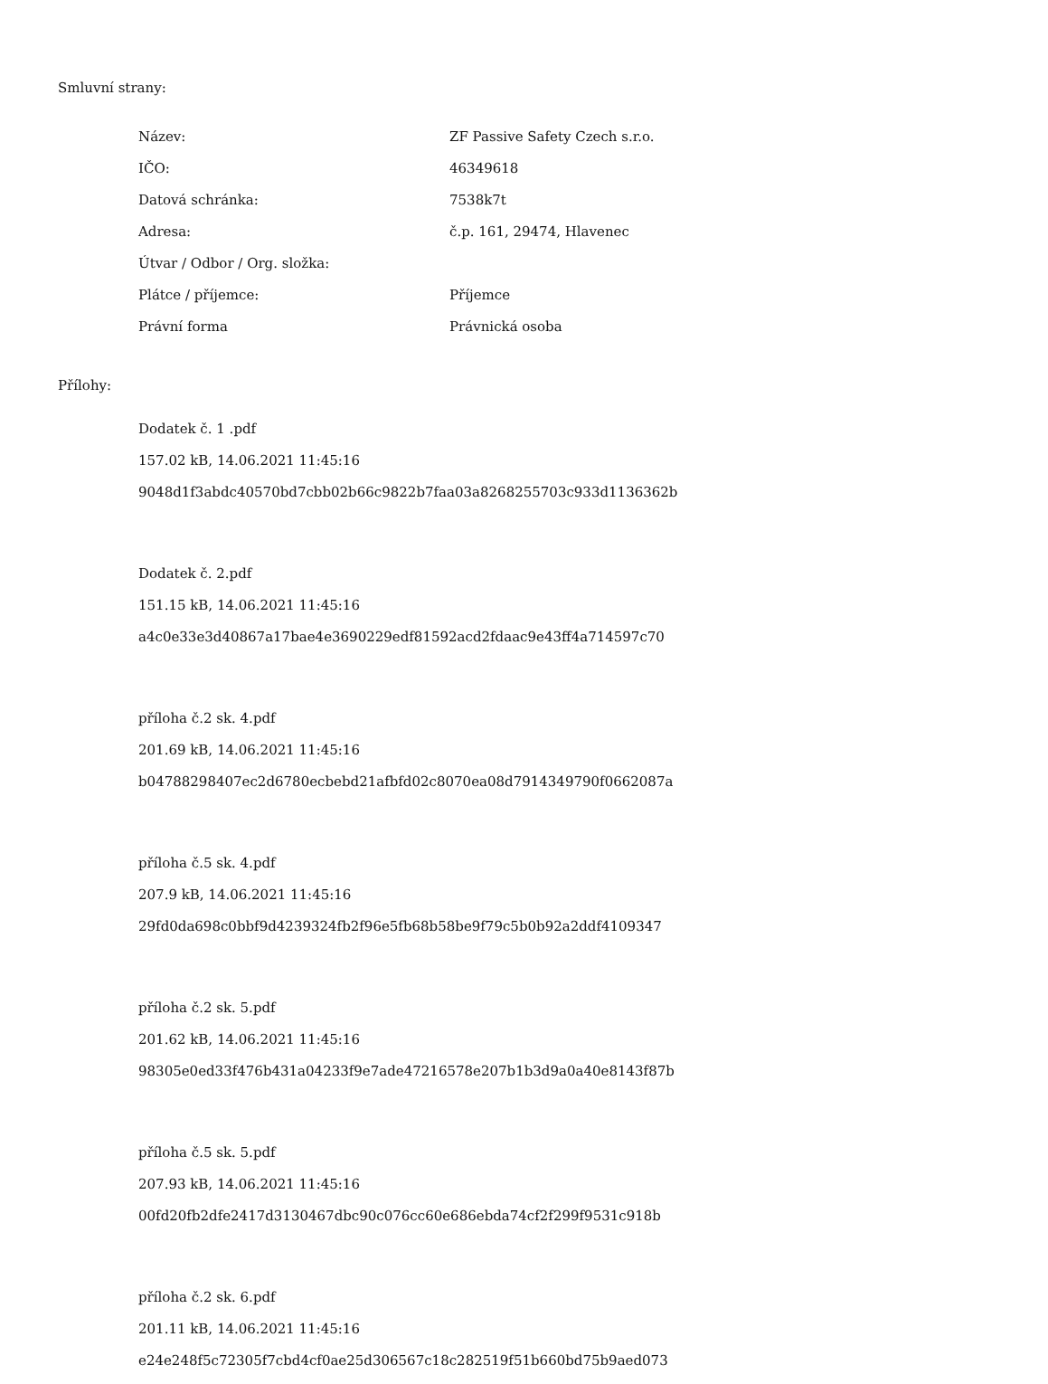Smluvní strany:
| Název: | ZF Passive Safety Czech s.r.o. |
| IČO: | 46349618 |
| Datová schránka: | 7538k7t |
| Adresa: | č.p. 161, 29474, Hlavenec |
| Útvar / Odbor / Org. složka: | |
| Plátce / příjemce: | Příjemce |
| Právní forma | Právnická osoba |
Přílohy:
Dodatek č. 1 .pdf
157.02 kB, 14.06.2021 11:45:16
9048d1f3abdc40570bd7cbb02b66c9822b7faa03a8268255703c933d1136362b
Dodatek č. 2.pdf
151.15 kB, 14.06.2021 11:45:16
a4c0e33e3d40867a17bae4e3690229edf81592acd2fdaac9e43ff4a714597c70
příloha č.2 sk. 4.pdf
201.69 kB, 14.06.2021 11:45:16
b04788298407ec2d6780ecbebd21afbfd02c8070ea08d7914349790f0662087a
příloha č.5 sk. 4.pdf
207.9 kB, 14.06.2021 11:45:16
29fd0da698c0bbf9d4239324fb2f96e5fb68b58be9f79c5b0b92a2ddf4109347
příloha č.2 sk. 5.pdf
201.62 kB, 14.06.2021 11:45:16
98305e0ed33f476b431a04233f9e7ade47216578e207b1b3d9a0a40e8143f87b
příloha č.5 sk. 5.pdf
207.93 kB, 14.06.2021 11:45:16
00fd20fb2dfe2417d3130467dbc90c076cc60e686ebda74cf2f299f9531c918b
příloha č.2 sk. 6.pdf
201.11 kB, 14.06.2021 11:45:16
e24e248f5c72305f7cbd4cf0ae25d306567c18c282519f51b660bd75b9aed073